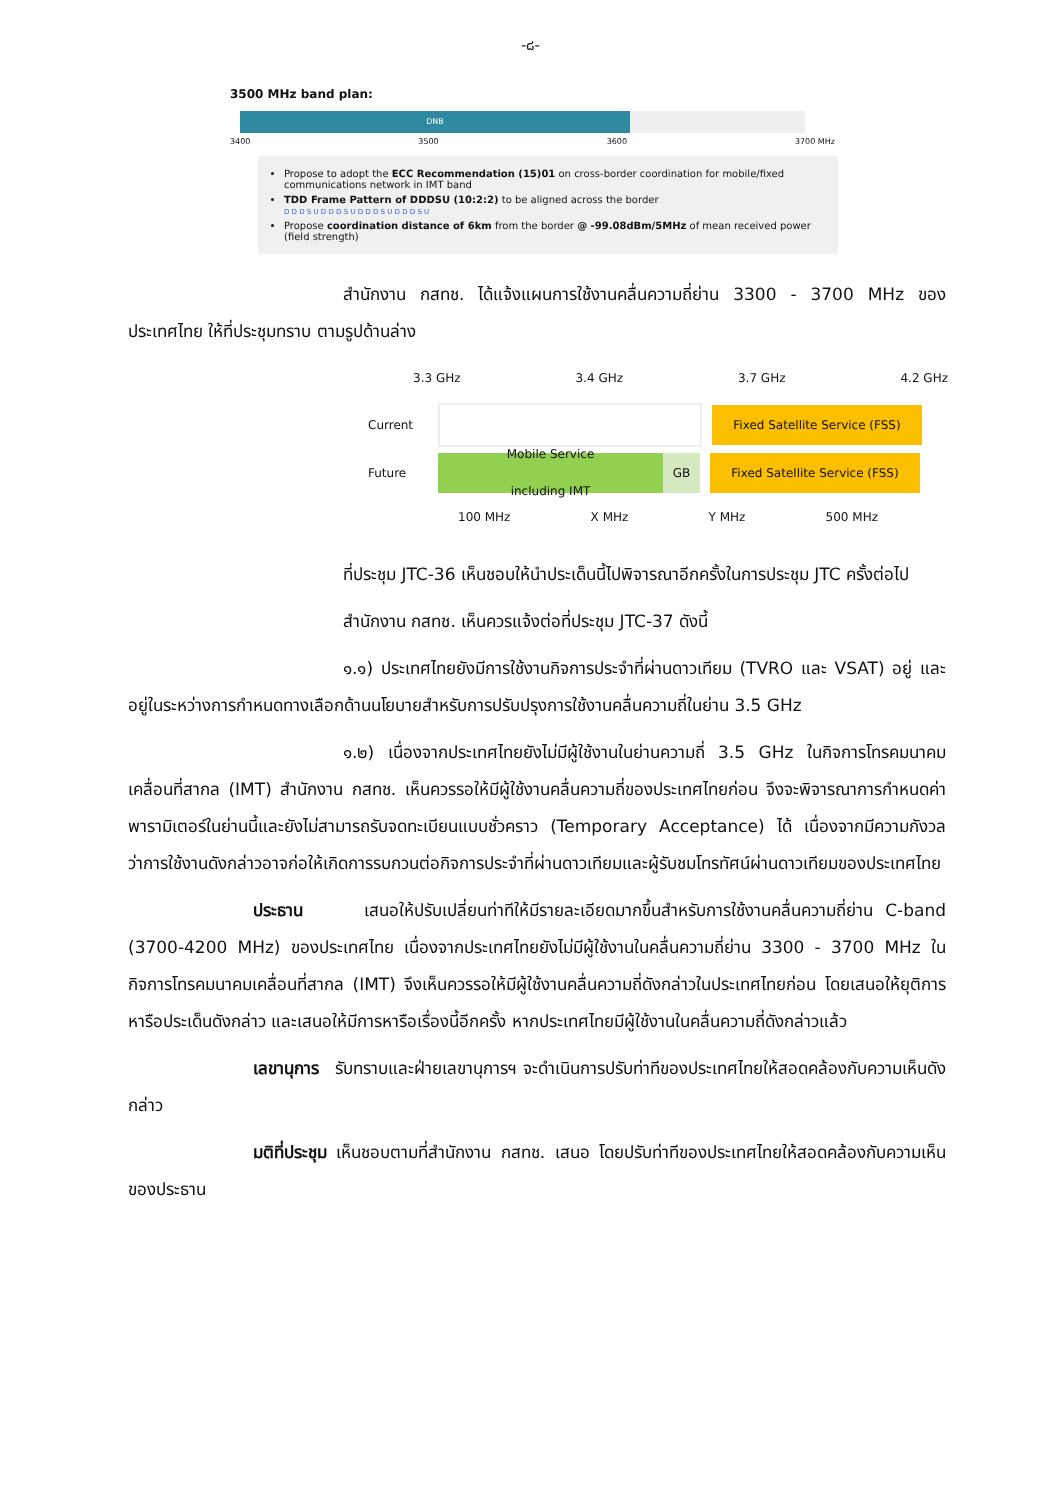-๘-
3500 MHz band plan:
DNB
3400 3500 3600 3700 MHz
Propose to adopt the ECC Recommendation (15)01 on cross-border coordination for mobile/fixed communications network in IMT band
TDD Frame Pattern of DDDSU (10:2:2) to be aligned across the border
D D D S U D D D S U D D D S U D D D S U
Propose coordination distance of 6km from the border @ -99.08dBm/5MHz of mean received power (field strength)
สำนักงาน กสทช. ได้แจ้งแผนการใช้งานคลื่นความถี่ย่าน 3300 - 3700 MHz ของประเทศไทย ให้ที่ประชุมทราบ ตามรูปด้านล่าง
3.3 GHz 3.4 GHz 3.7 GHz 4.2 GHz
Current
Fixed Satellite Service (FSS)
Future
Mobile Service
including IMT
GB Fixed Satellite Service (FSS)
100 MHz X MHz Y MHz 500 MHz
ที่ประชุม JTC-36 เห็นชอบให้นำประเด็นนี้ไปพิจารณาอีกครั้งในการประชุม JTC ครั้งต่อไป
สำนักงาน กสทช. เห็นควรแจ้งต่อที่ประชุม JTC-37 ดังนี้
๑.๑) ประเทศไทยยังมีการใช้งานกิจการประจำที่ผ่านดาวเทียม (TVRO และ VSAT) อยู่ และอยู่ในระหว่างการกำหนดทางเลือกด้านนโยบายสำหรับการปรับปรุงการใช้งานคลื่นความถี่ในย่าน 3.5 GHz
๑.๒) เนื่องจากประเทศไทยยังไม่มีผู้ใช้งานในย่านความถี่ 3.5 GHz ในกิจการโทรคมนาคมเคลื่อนที่สากล (IMT) สำนักงาน กสทช. เห็นควรรอให้มีผู้ใช้งานคลื่นความถี่ของประเทศไทยก่อน จึงจะพิจารณาการกำหนดค่าพารามิเตอร์ในย่านนี้และยังไม่สามารถรับจดทะเบียนแบบชั่วคราว (Temporary Acceptance) ได้ เนื่องจากมีความกังวลว่าการใช้งานดังกล่าวอาจก่อให้เกิดการรบกวนต่อกิจการประจำที่ผ่านดาวเทียมและผู้รับชมโทรทัศน์ผ่านดาวเทียมของประเทศไทย
ประธาน เสนอให้ปรับเปลี่ยนท่าทีให้มีรายละเอียดมากขึ้นสำหรับการใช้งานคลื่นความถี่ย่าน C-band (3700-4200 MHz) ของประเทศไทย เนื่องจากประเทศไทยยังไม่มีผู้ใช้งานในคลื่นความถี่ย่าน 3300 - 3700 MHz ในกิจการโทรคมนาคมเคลื่อนที่สากล (IMT) จึงเห็นควรรอให้มีผู้ใช้งานคลื่นความถี่ดังกล่าวในประเทศไทยก่อน โดยเสนอให้ยุติการหารือประเด็นดังกล่าว และเสนอให้มีการหารือเรื่องนี้อีกครั้ง หากประเทศไทยมีผู้ใช้งานในคลื่นความถี่ดังกล่าวแล้ว
เลขานุการ รับทราบและฝ่ายเลขานุการฯ จะดำเนินการปรับท่าทีของประเทศไทยให้สอดคล้องกับความเห็นดังกล่าว
มติที่ประชุม เห็นชอบตามที่สำนักงาน กสทช. เสนอ โดยปรับท่าทีของประเทศไทยให้สอดคล้องกับความเห็นของประธาน